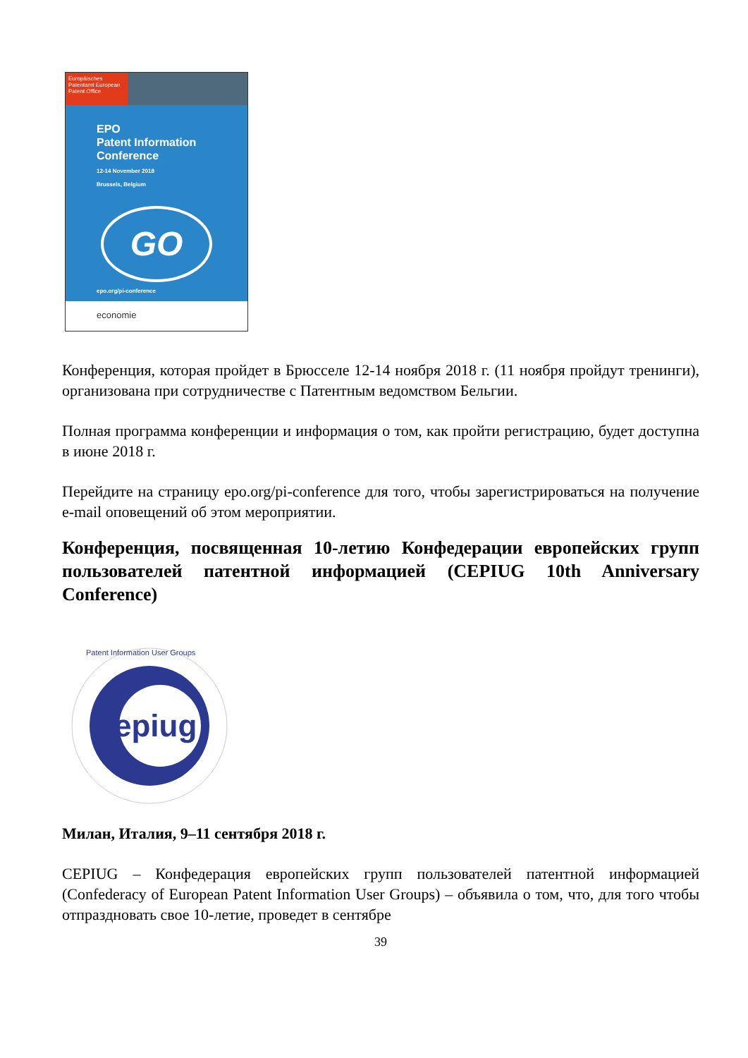Europäisches Patentamt European Patent Office
EPO
Patent Information
Conference
12-14 November 2018
Brussels, Belgium
GO
epo.org/pi-conference
economie
Конференция, которая пройдет в Брюсселе 12-14 ноября 2018 г. (11 ноября пройдут тренинги), организована при сотрудничестве с Патентным ведомством Бельгии.
Полная программа конференции и информация о том, как пройти регистрацию, будет доступна в июне 2018 г.
Перейдите на страницу epo.org/pi-conference для того, чтобы зарегистрироваться на получение e-mail оповещений об этом мероприятии.
Конференция, посвященная 10-летию Конфедерации европейских групп пользователей патентной информацией (CEPIUG 10th Anniversary Conference)
epiug
Patent Information User Groups
Милан, Италия, 9–11 сентября 2018 г.
CEPIUG – Конфедерация европейских групп пользователей патентной информацией (Confederacy of European Patent Information User Groups) – объявила о том, что, для того чтобы отпраздновать свое 10-летие, проведет в сентябре
39